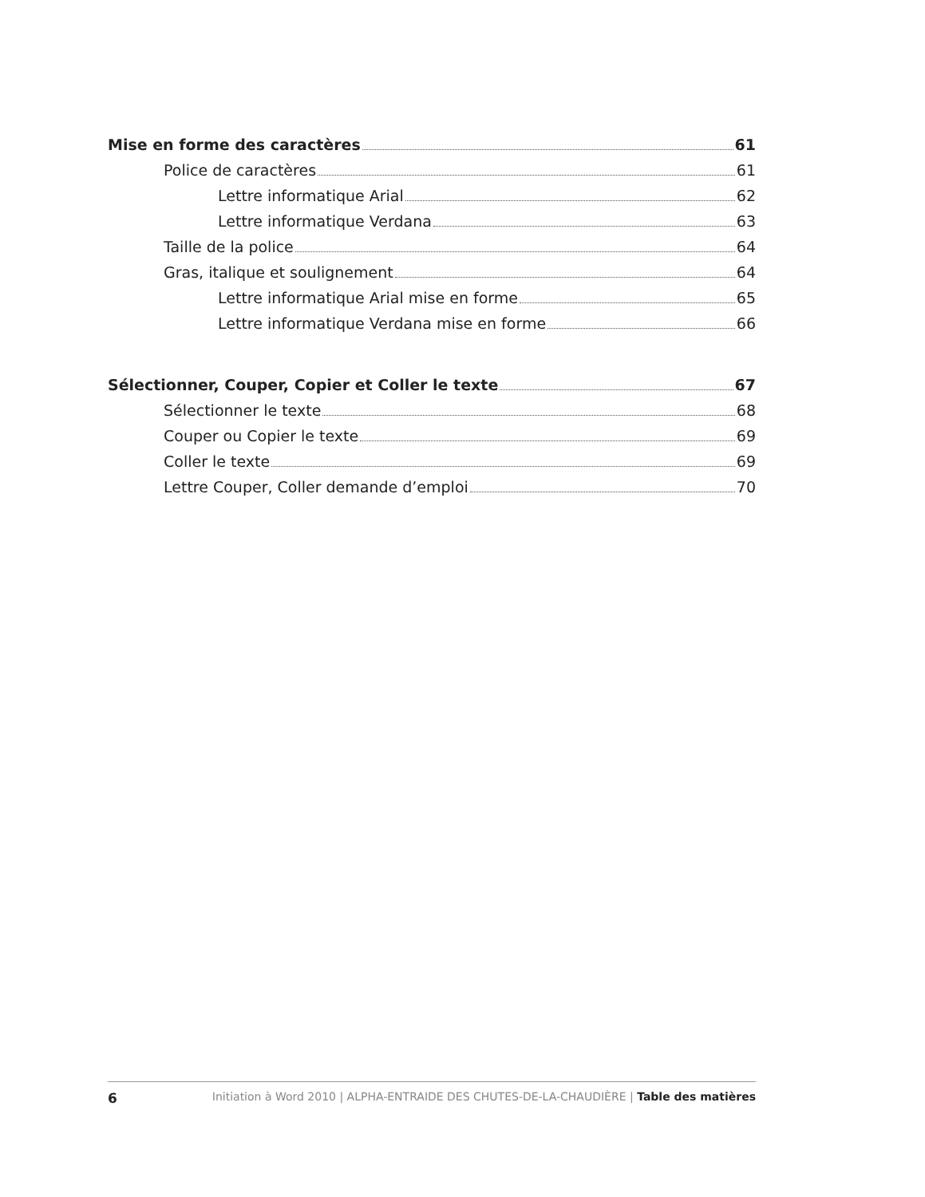Mise en forme des caractères 61
Police de caractères 61
Lettre informatique Arial 62
Lettre informatique Verdana 63
Taille de la police 64
Gras, italique et soulignement 64
Lettre informatique Arial mise en forme 65
Lettre informatique Verdana mise en forme 66
Sélectionner, Couper, Copier et Coller le texte 67
Sélectionner le texte 68
Couper ou Copier le texte 69
Coller le texte 69
Lettre Couper, Coller demande d’emploi 70
6 Initiation à Word 2010 | ALPHA-ENTRAIDE DES CHUTES-DE-LA-CHAUDIÈRE | Table des matières